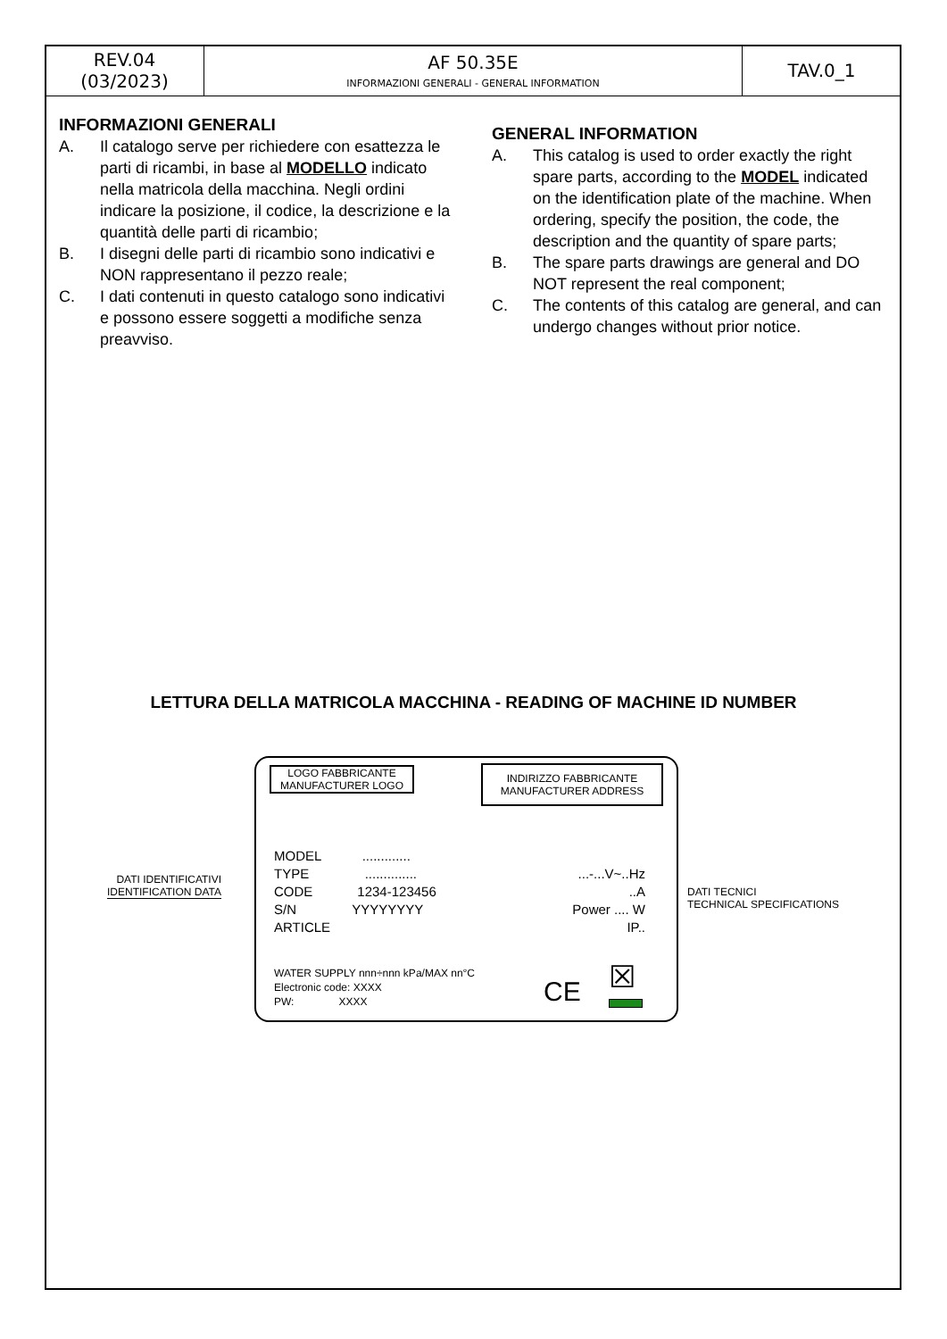| REV.04 (03/2023) | AF 50.35E INFORMAZIONI GENERALI - GENERAL INFORMATION | TAV.0_1 |
INFORMAZIONI GENERALI
A. Il catalogo serve per richiedere con esattezza le parti di ricambi, in base al MODELLO indicato nella matricola della macchina. Negli ordini indicare la posizione, il codice, la descrizione e la quantità delle parti di ricambio;
B. I disegni delle parti di ricambio sono indicativi e NON rappresentano il pezzo reale;
C. I dati contenuti in questo catalogo sono indicativi e possono essere soggetti a modifiche senza preavviso.
GENERAL INFORMATION
A. This catalog is used to order exactly the right spare parts, according to the MODEL indicated on the identification plate of the machine. When ordering, specify the position, the code, the description and the quantity of spare parts;
B. The spare parts drawings are general and DO NOT represent the real component;
C. The contents of this catalog are general, and can undergo changes without prior notice.
LETTURA DELLA MATRICOLA MACCHINA - READING OF MACHINE ID NUMBER
DATI IDENTIFICATIVI
IDENTIFICATION DATA
DATI TECNICI
TECHNICAL SPECIFICATIONS
LOGO FABBRICANTE
MANUFACTURER LOGO
INDIRIZZO FABBRICANTE
MANUFACTURER ADDRESS
MODEL .............
TYPE ..............
CODE 1234-123456
S/N YYYYYYYY
ARTICLE
...-...V~..Hz
..A
Power .... W
IP..
WATER SUPPLY nnn÷nnn kPa/MAX nn°C
Electronic code: XXXX
PW: XXXX
CE ☒